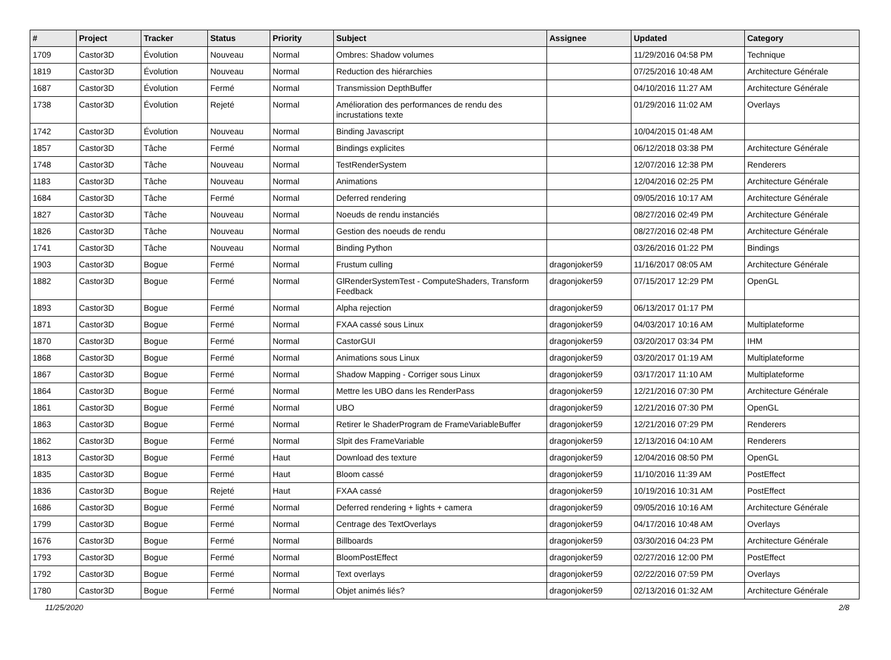| # | Project | Tracker | Status | Priority | Subject | Assignee | Updated | Category |
| --- | --- | --- | --- | --- | --- | --- | --- | --- |
| 1709 | Castor3D | Évolution | Nouveau | Normal | Ombres: Shadow volumes | | 11/29/2016 04:58 PM | Technique |
| 1819 | Castor3D | Évolution | Nouveau | Normal | Reduction des hiérarchies | | 07/25/2016 10:48 AM | Architecture Générale |
| 1687 | Castor3D | Évolution | Fermé | Normal | Transmission DepthBuffer | | 04/10/2016 11:27 AM | Architecture Générale |
| 1738 | Castor3D | Évolution | Rejeté | Normal | Amélioration des performances de rendu des incrustations texte | | 01/29/2016 11:02 AM | Overlays |
| 1742 | Castor3D | Évolution | Nouveau | Normal | Binding Javascript | | 10/04/2015 01:48 AM | |
| 1857 | Castor3D | Tâche | Fermé | Normal | Bindings explicites | | 06/12/2018 03:38 PM | Architecture Générale |
| 1748 | Castor3D | Tâche | Nouveau | Normal | TestRenderSystem | | 12/07/2016 12:38 PM | Renderers |
| 1183 | Castor3D | Tâche | Nouveau | Normal | Animations | | 12/04/2016 02:25 PM | Architecture Générale |
| 1684 | Castor3D | Tâche | Fermé | Normal | Deferred rendering | | 09/05/2016 10:17 AM | Architecture Générale |
| 1827 | Castor3D | Tâche | Nouveau | Normal | Noeuds de rendu instanciés | | 08/27/2016 02:49 PM | Architecture Générale |
| 1826 | Castor3D | Tâche | Nouveau | Normal | Gestion des noeuds de rendu | | 08/27/2016 02:48 PM | Architecture Générale |
| 1741 | Castor3D | Tâche | Nouveau | Normal | Binding Python | | 03/26/2016 01:22 PM | Bindings |
| 1903 | Castor3D | Bogue | Fermé | Normal | Frustum culling | dragonjoker59 | 11/16/2017 08:05 AM | Architecture Générale |
| 1882 | Castor3D | Bogue | Fermé | Normal | GlRenderSystemTest - ComputeShaders, Transform Feedback | dragonjoker59 | 07/15/2017 12:29 PM | OpenGL |
| 1893 | Castor3D | Bogue | Fermé | Normal | Alpha rejection | dragonjoker59 | 06/13/2017 01:17 PM | |
| 1871 | Castor3D | Bogue | Fermé | Normal | FXAA cassé sous Linux | dragonjoker59 | 04/03/2017 10:16 AM | Multiplateforme |
| 1870 | Castor3D | Bogue | Fermé | Normal | CastorGUI | dragonjoker59 | 03/20/2017 03:34 PM | IHM |
| 1868 | Castor3D | Bogue | Fermé | Normal | Animations sous Linux | dragonjoker59 | 03/20/2017 01:19 AM | Multiplateforme |
| 1867 | Castor3D | Bogue | Fermé | Normal | Shadow Mapping - Corriger sous Linux | dragonjoker59 | 03/17/2017 11:10 AM | Multiplateforme |
| 1864 | Castor3D | Bogue | Fermé | Normal | Mettre les UBO dans les RenderPass | dragonjoker59 | 12/21/2016 07:30 PM | Architecture Générale |
| 1861 | Castor3D | Bogue | Fermé | Normal | UBO | dragonjoker59 | 12/21/2016 07:30 PM | OpenGL |
| 1863 | Castor3D | Bogue | Fermé | Normal | Retirer le ShaderProgram de FrameVariableBuffer | dragonjoker59 | 12/21/2016 07:29 PM | Renderers |
| 1862 | Castor3D | Bogue | Fermé | Normal | Slpit des FrameVariable | dragonjoker59 | 12/13/2016 04:10 AM | Renderers |
| 1813 | Castor3D | Bogue | Fermé | Haut | Download des texture | dragonjoker59 | 12/04/2016 08:50 PM | OpenGL |
| 1835 | Castor3D | Bogue | Fermé | Haut | Bloom cassé | dragonjoker59 | 11/10/2016 11:39 AM | PostEffect |
| 1836 | Castor3D | Bogue | Rejeté | Haut | FXAA cassé | dragonjoker59 | 10/19/2016 10:31 AM | PostEffect |
| 1686 | Castor3D | Bogue | Fermé | Normal | Deferred rendering + lights + camera | dragonjoker59 | 09/05/2016 10:16 AM | Architecture Générale |
| 1799 | Castor3D | Bogue | Fermé | Normal | Centrage des TextOverlays | dragonjoker59 | 04/17/2016 10:48 AM | Overlays |
| 1676 | Castor3D | Bogue | Fermé | Normal | Billboards | dragonjoker59 | 03/30/2016 04:23 PM | Architecture Générale |
| 1793 | Castor3D | Bogue | Fermé | Normal | BloomPostEffect | dragonjoker59 | 02/27/2016 12:00 PM | PostEffect |
| 1792 | Castor3D | Bogue | Fermé | Normal | Text overlays | dragonjoker59 | 02/22/2016 07:59 PM | Overlays |
| 1780 | Castor3D | Bogue | Fermé | Normal | Objet animés liés? | dragonjoker59 | 02/13/2016 01:32 AM | Architecture Générale |
11/25/2020 2/8